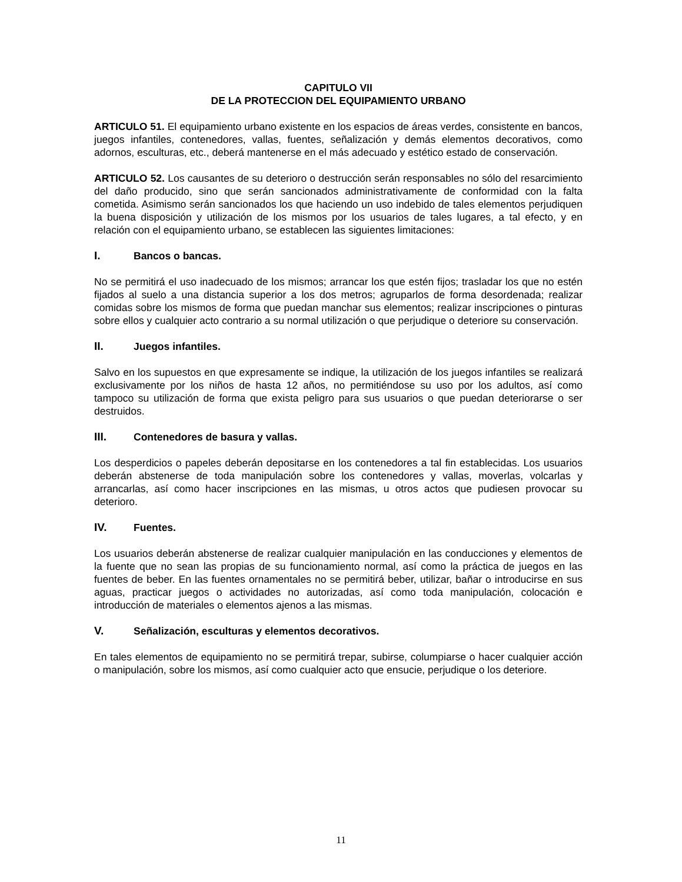CAPITULO VII
DE LA PROTECCION DEL EQUIPAMIENTO URBANO
ARTICULO 51. El equipamiento urbano existente en los espacios de áreas verdes, consistente en bancos, juegos infantiles, contenedores, vallas, fuentes, señalización y demás elementos decorativos, como adornos, esculturas, etc., deberá mantenerse en el más adecuado y estético estado de conservación.
ARTICULO 52. Los causantes de su deterioro o destrucción serán responsables no sólo del resarcimiento del daño producido, sino que serán sancionados administrativamente de conformidad con la falta cometida. Asimismo serán sancionados los que haciendo un uso indebido de tales elementos perjudiquen la buena disposición y utilización de los mismos por los usuarios de tales lugares, a tal efecto, y en relación con el equipamiento urbano, se establecen las siguientes limitaciones:
I. Bancos o bancas.
No se permitirá el uso inadecuado de los mismos; arrancar los que estén fijos; trasladar los que no estén fijados al suelo a una distancia superior a los dos metros; agruparlos de forma desordenada; realizar comidas sobre los mismos de forma que puedan manchar sus elementos; realizar inscripciones o pinturas sobre ellos y cualquier acto contrario a su normal utilización o que perjudique o deteriore su conservación.
II. Juegos infantiles.
Salvo en los supuestos en que expresamente se indique, la utilización de los juegos infantiles se realizará exclusivamente por los niños de hasta 12 años, no permitiéndose su uso por los adultos, así como tampoco su utilización de forma que exista peligro para sus usuarios o que puedan deteriorarse o ser destruidos.
III. Contenedores de basura y vallas.
Los desperdicios o papeles deberán depositarse en los contenedores a tal fin establecidas. Los usuarios deberán abstenerse de toda manipulación sobre los contenedores y vallas, moverlas, volcarlas y arrancarlas, así como hacer inscripciones en las mismas, u otros actos que pudiesen provocar su deterioro.
IV. Fuentes.
Los usuarios deberán abstenerse de realizar cualquier manipulación en las conducciones y elementos de la fuente que no sean las propias de su funcionamiento normal, así como la práctica de juegos en las fuentes de beber. En las fuentes ornamentales no se permitirá beber, utilizar, bañar o introducirse en sus aguas, practicar juegos o actividades no autorizadas, así como toda manipulación, colocación e introducción de materiales o elementos ajenos a las mismas.
V. Señalización, esculturas y elementos decorativos.
En tales elementos de equipamiento no se permitirá trepar, subirse, columpiarse o hacer cualquier acción o manipulación, sobre los mismos, así como cualquier acto que ensucie, perjudique o los deteriore.
11